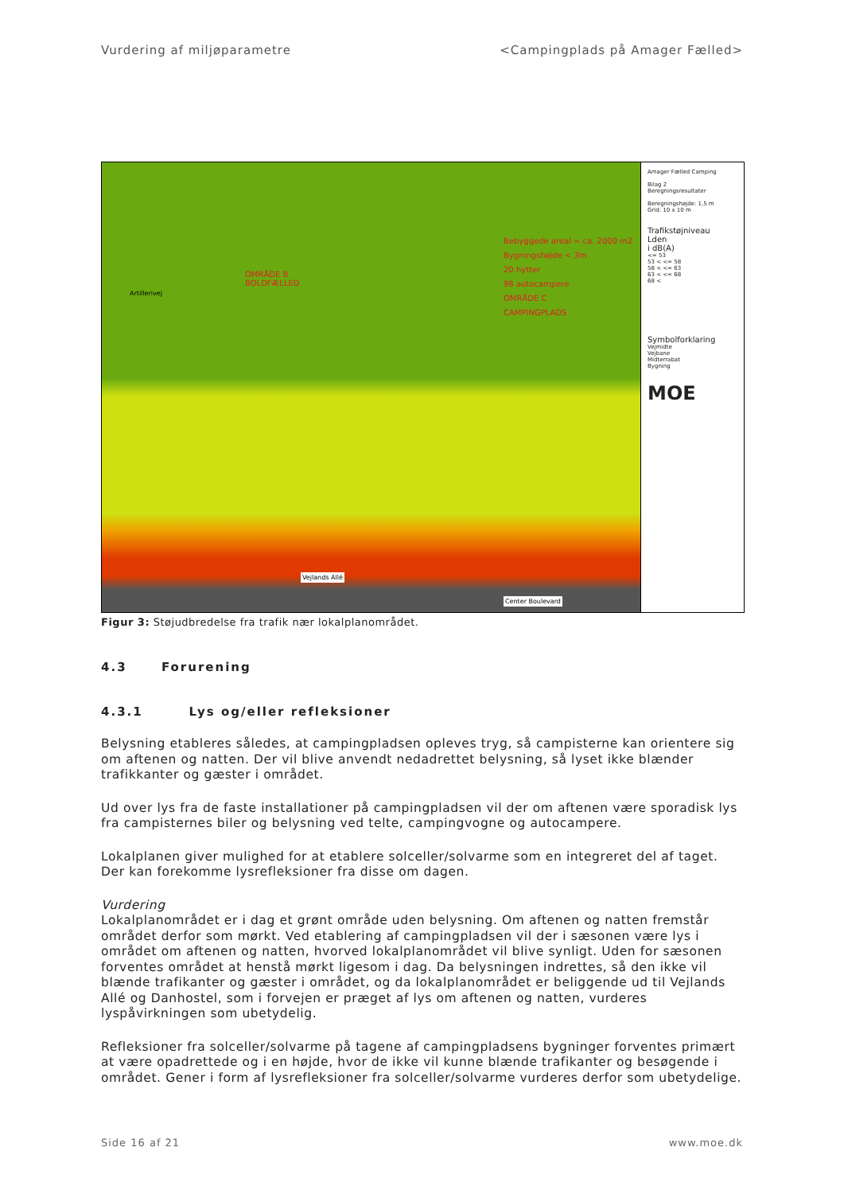Vurdering af miljøparametre <Campingplads på Amager Fælled>
OMRÅDE B
BOLDFÆLLED
Bebyggede areal = ca. 2000 m2
Bygningshøjde < 3m
20 hytter
98 autocampere
OMRÅDE C
CAMPINGPLADS
Artillerivej
Vejlands Allé
Center Boulevard
Amager Fælled Camping
Bilag 2
Beregningsresultater
Beregningshøjde: 1,5 m
Grid: 10 x 10 m
Trafikstøjniveau
Lden
i dB(A)
<= 53
53 < <= 58
58 < <= 63
63 < <= 68
68 <
Symbolforklaring
Vejmidte
Vejbane
Midterrabat
Bygning
MOE
Figur 3: Støjudbredelse fra trafik nær lokalplanområdet.
4.3 Forurening
4.3.1 Lys og/eller refleksioner
Belysning etableres således, at campingpladsen opleves tryg, så campisterne kan orientere sig om aftenen og natten. Der vil blive anvendt nedadrettet belysning, så lyset ikke blænder trafikkanter og gæster i området.
Ud over lys fra de faste installationer på campingpladsen vil der om aftenen være sporadisk lys fra campisternes biler og belysning ved telte, campingvogne og autocampere.
Lokalplanen giver mulighed for at etablere solceller/solvarme som en integreret del af taget. Der kan forekomme lysrefleksioner fra disse om dagen.
Vurdering
Lokalplanområdet er i dag et grønt område uden belysning. Om aftenen og natten fremstår området derfor som mørkt. Ved etablering af campingpladsen vil der i sæsonen være lys i området om aftenen og natten, hvorved lokalplanområdet vil blive synligt. Uden for sæsonen forventes området at henstå mørkt ligesom i dag. Da belysningen indrettes, så den ikke vil blænde trafikanter og gæster i området, og da lokalplanområdet er beliggende ud til Vejlands Allé og Danhostel, som i forvejen er præget af lys om aftenen og natten, vurderes lyspåvirkningen som ubetydelig.
Refleksioner fra solceller/solvarme på tagene af campingpladsens bygninger forventes primært at være opadrettede og i en højde, hvor de ikke vil kunne blænde trafikanter og besøgende i området. Gener i form af lysrefleksioner fra solceller/solvarme vurderes derfor som ubetydelige.
Side 16 af 21 www.moe.dk